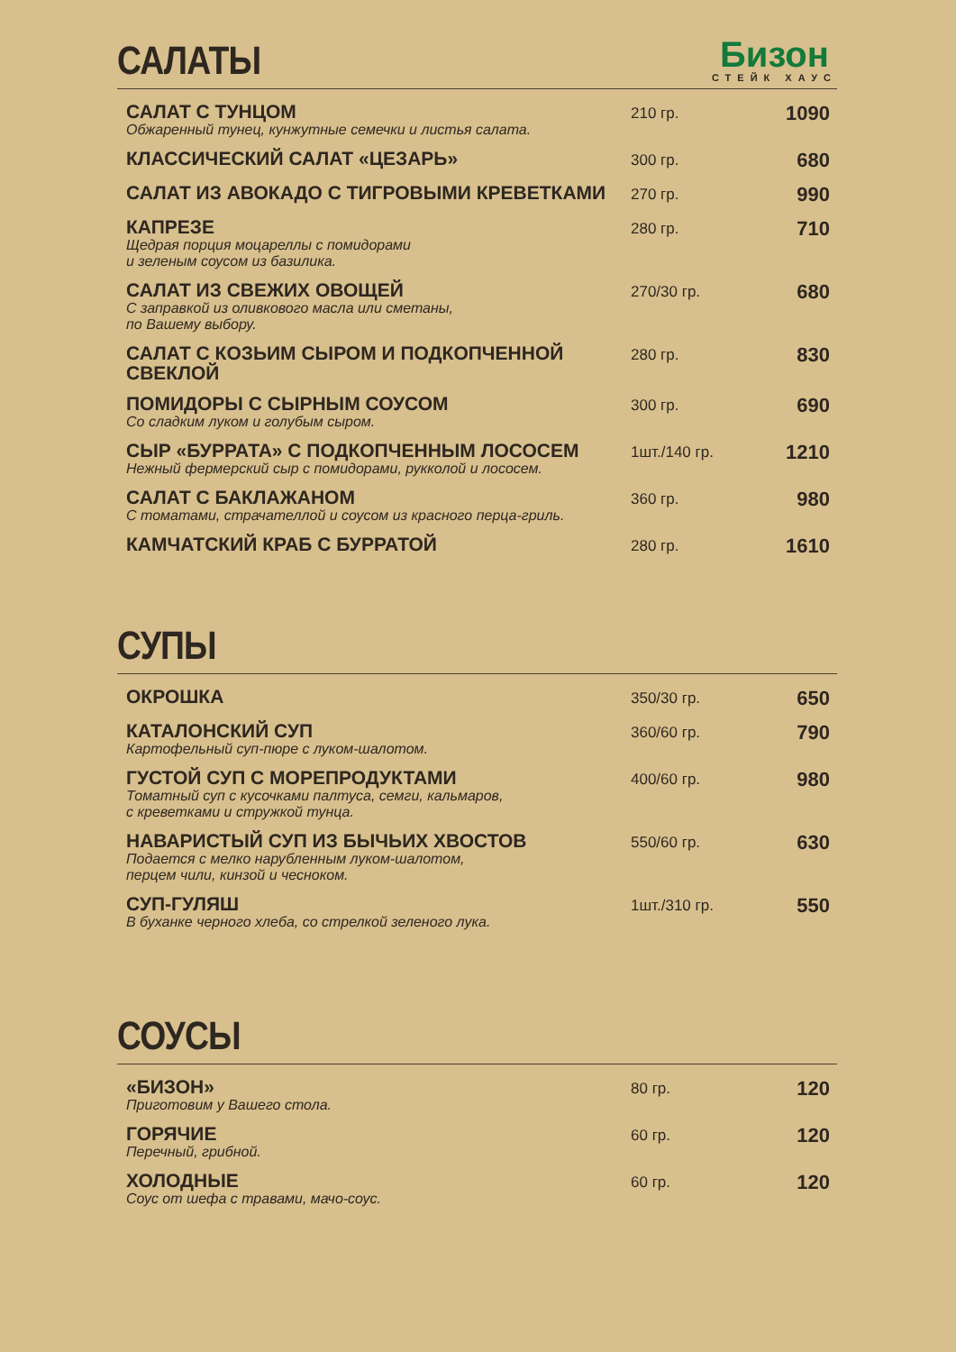САЛАТЫ
Бизон
СТЕЙК ХАУС
| САЛАТ С ТУНЦОМ Обжаренный тунец, кунжутные семечки и листья салата. | 210 гр. | 1090 |
| КЛАССИЧЕСКИЙ САЛАТ «ЦЕЗАРЬ» | 300 гр. | 680 |
| САЛАТ ИЗ АВОКАДО С ТИГРОВЫМИ КРЕВЕТКАМИ | 270 гр. | 990 |
| КАПРЕЗЕ Щедрая порция моцареллы с помидорами и зеленым соусом из базилика. | 280 гр. | 710 |
| САЛАТ ИЗ СВЕЖИХ ОВОЩЕЙ С заправкой из оливкового масла или сметаны, по Вашему выбору. | 270/30 гр. | 680 |
| САЛАТ С КОЗЬИМ СЫРОМ И ПОДКОПЧЕННОЙ СВЕКЛОЙ | 280 гр. | 830 |
| ПОМИДОРЫ С СЫРНЫМ СОУСОМ Со сладким луком и голубым сыром. | 300 гр. | 690 |
| СЫР «БУРРАТА» С ПОДКОПЧЕННЫМ ЛОСОСЕМ Нежный фермерский сыр с помидорами, рукколой и лососем. | 1шт./140 гр. | 1210 |
| САЛАТ С БАКЛАЖАНОМ С томатами, страчателлой и соусом из красного перца-гриль. | 360 гр. | 980 |
| КАМЧАТСКИЙ КРАБ С БУРРАТОЙ | 280 гр. | 1610 |
СУПЫ
| ОКРОШКА | 350/30 гр. | 650 |
| КАТАЛОНСКИЙ СУП Картофельный суп-пюре с луком-шалотом. | 360/60 гр. | 790 |
| ГУСТОЙ СУП С МОРЕПРОДУКТАМИ Томатный суп с кусочками палтуса, семги, кальмаров, с креветками и стружкой тунца. | 400/60 гр. | 980 |
| НАВАРИСТЫЙ СУП ИЗ БЫЧЬИХ ХВОСТОВ Подается с мелко нарубленным луком-шалотом, перцем чили, кинзой и чесноком. | 550/60 гр. | 630 |
| СУП-ГУЛЯШ В буханке черного хлеба, со стрелкой зеленого лука. | 1шт./310 гр. | 550 |
СОУСЫ
| «БИЗОН» Приготовим у Вашего стола. | 80 гр. | 120 |
| ГОРЯЧИЕ Перечный, грибной. | 60 гр. | 120 |
| ХОЛОДНЫЕ Соус от шефа с травами, мачо-соус. | 60 гр. | 120 |